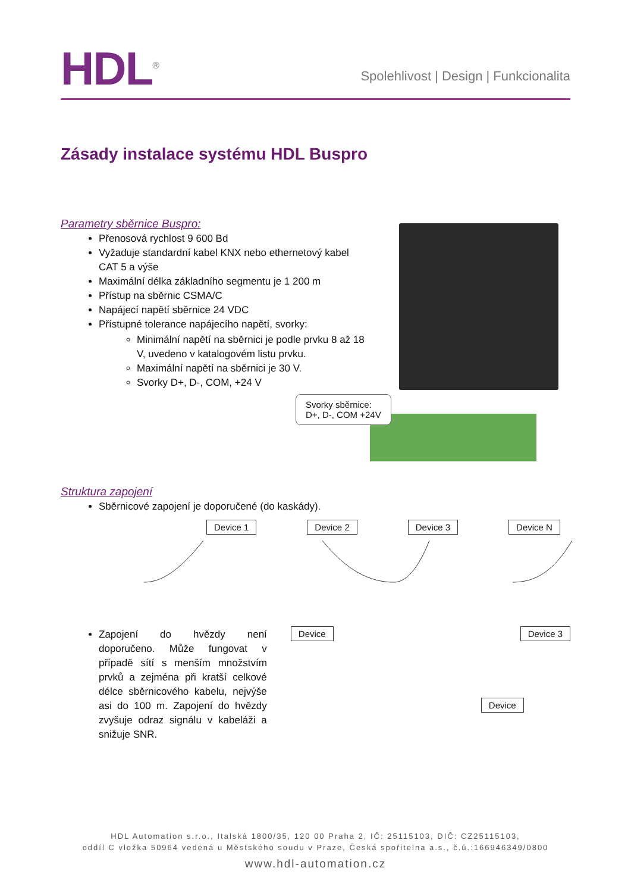HDL<sup>®</sup>
Spolehlivost | Design | Funkcionalita
Zásady instalace systému HDL Buspro
Parametry sběrnice Buspro:
Přenosová rychlost 9 600 Bd
Vyžaduje standardní kabel KNX nebo ethernetový kabel CAT 5 a výše
Maximální délka základního segmentu je 1 200 m
Přístup na sběrnic CSMA/C
Napájecí napětí sběrnice 24 VDC
Přístupné tolerance napájecího napětí, svorky:
Minimální napětí na sběrnici je podle prvku 8 až 18 V, uvedeno v katalogovém listu prvku.
Maximální napětí na sběrnici je 30 V.
Svorky D+, D-, COM, +24 V
Svorky sběrnice:
D+, D-, COM +24V
Struktura zapojení
Sběrnicové zapojení je doporučené (do kaskády).
Device 1 Device 2 Device 3 Device N
Zapojení do hvězdy není doporučeno. Může fungovat v případě sítí s menším množstvím prvků a zejména při kratší celkové délce sběrnicového kabelu, nejvýše asi do 100 m. Zapojení do hvězdy zvyšuje odraz signálu v kabeláži a snižuje SNR.
Device Device 3
Device
HDL Automation s.r.o., Italská 1800/35, 120 00 Praha 2, IČ: 25115103, DIČ: CZ25115103,
oddíl C vložka 50964 vedená u Městského soudu v Praze, Česká spořitelna a.s., č.ú.:166946349/0800
www.hdl-automation.cz